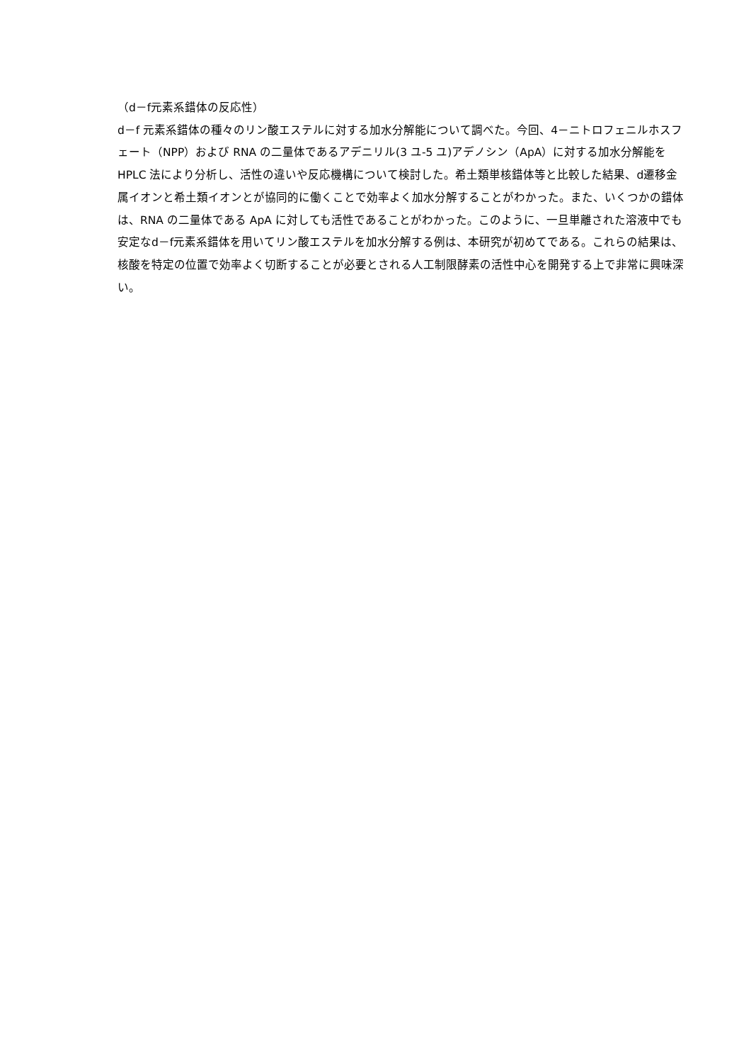（d－f元素系錯体の反応性）
d－f 元素系錯体の種々のリン酸エステルに対する加水分解能について調べた。今回、4－ニトロフェニルホスフェート（NPP）および RNA の二量体であるアデニリル(3 ユ-5 ユ)アデノシン（ApA）に対する加水分解能を HPLC 法により分析し、活性の違いや反応機構について検討した。希土類単核錯体等と比較した結果、d遷移金属イオンと希土類イオンとが協同的に働くことで効率よく加水分解することがわかった。また、いくつかの錯体は、RNA の二量体である ApA に対しても活性であることがわかった。このように、一旦単離された溶液中でも安定なd－f元素系錯体を用いてリン酸エステルを加水分解する例は、本研究が初めてである。これらの結果は、核酸を特定の位置で効率よく切断することが必要とされる人工制限酵素の活性中心を開発する上で非常に興味深い。